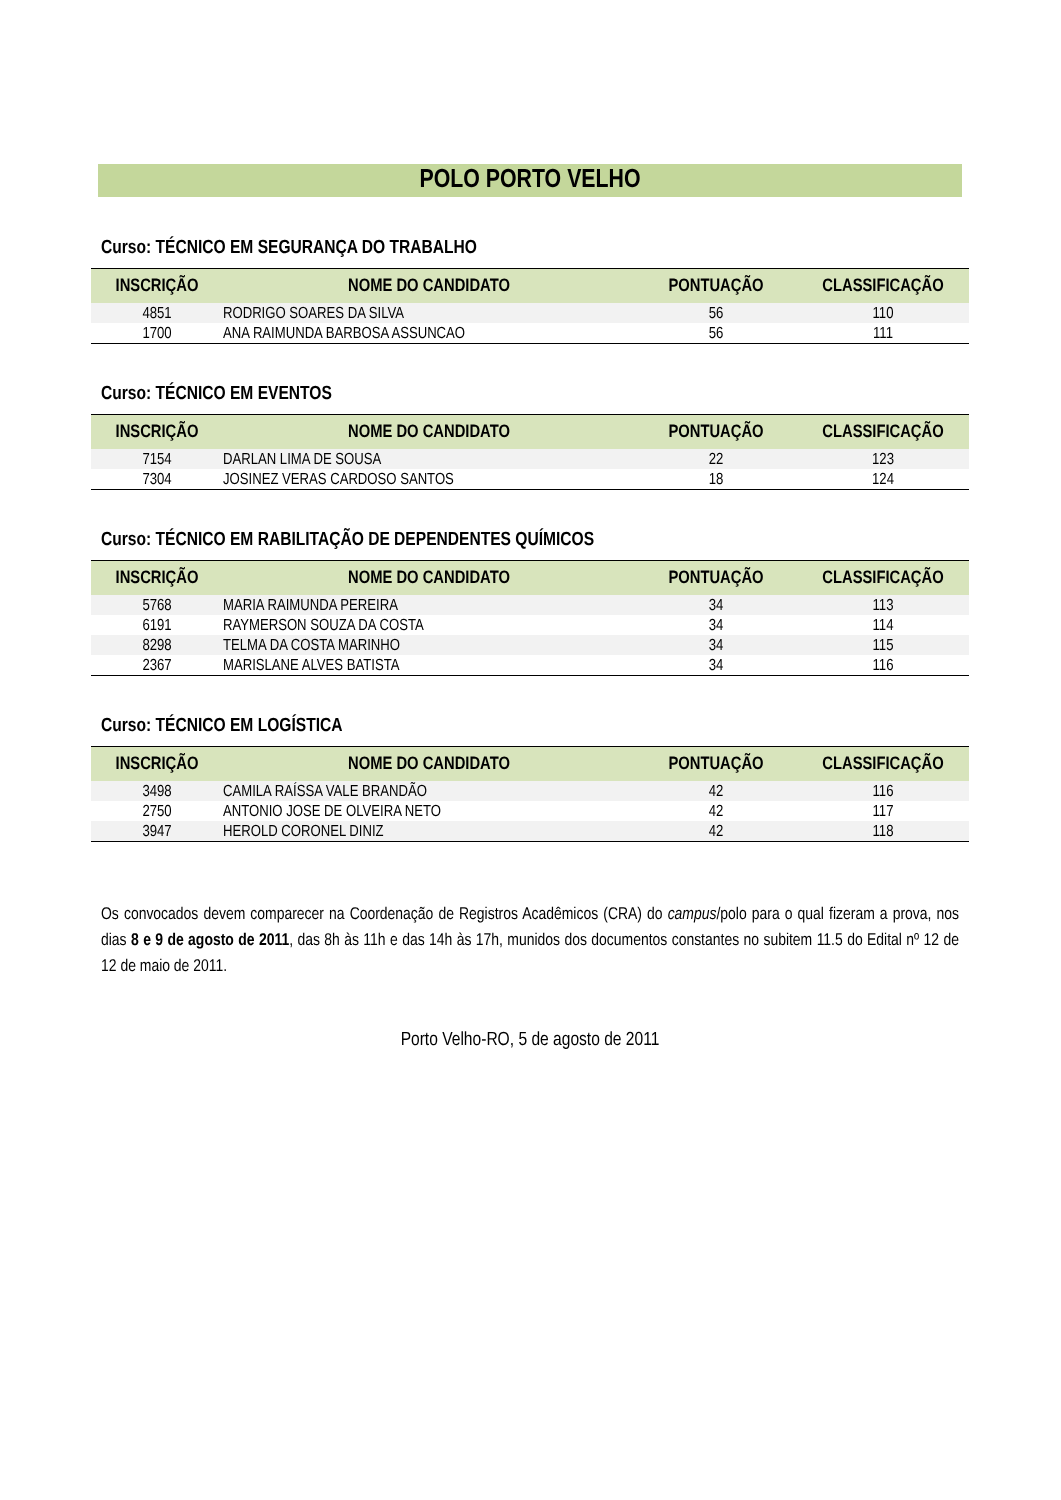POLO PORTO VELHO
Curso: TÉCNICO EM SEGURANÇA DO TRABALHO
| INSCRIÇÃO | NOME DO CANDIDATO | PONTUAÇÃO | CLASSIFICAÇÃO |
| --- | --- | --- | --- |
| 4851 | RODRIGO SOARES DA SILVA | 56 | 110 |
| 1700 | ANA RAIMUNDA BARBOSA ASSUNCAO | 56 | 111 |
Curso: TÉCNICO EM EVENTOS
| INSCRIÇÃO | NOME DO CANDIDATO | PONTUAÇÃO | CLASSIFICAÇÃO |
| --- | --- | --- | --- |
| 7154 | DARLAN LIMA DE SOUSA | 22 | 123 |
| 7304 | JOSINEZ VERAS CARDOSO SANTOS | 18 | 124 |
Curso: TÉCNICO EM RABILITAÇÃO DE DEPENDENTES QUÍMICOS
| INSCRIÇÃO | NOME DO CANDIDATO | PONTUAÇÃO | CLASSIFICAÇÃO |
| --- | --- | --- | --- |
| 5768 | MARIA RAIMUNDA PEREIRA | 34 | 113 |
| 6191 | RAYMERSON SOUZA DA COSTA | 34 | 114 |
| 8298 | TELMA DA COSTA MARINHO | 34 | 115 |
| 2367 | MARISLANE ALVES BATISTA | 34 | 116 |
Curso: TÉCNICO EM LOGÍSTICA
| INSCRIÇÃO | NOME DO CANDIDATO | PONTUAÇÃO | CLASSIFICAÇÃO |
| --- | --- | --- | --- |
| 3498 | CAMILA RAÍSSA VALE BRANDÃO | 42 | 116 |
| 2750 | ANTONIO JOSE DE OLVEIRA NETO | 42 | 117 |
| 3947 | HEROLD CORONEL DINIZ | 42 | 118 |
Os convocados devem comparecer na Coordenação de Registros Acadêmicos (CRA) do campus/polo para o qual fizeram a prova, nos dias 8 e 9 de agosto de 2011, das 8h às 11h e das 14h às 17h, munidos dos documentos constantes no subitem 11.5 do Edital nº 12 de 12 de maio de 2011.
Porto Velho-RO, 5 de agosto de 2011